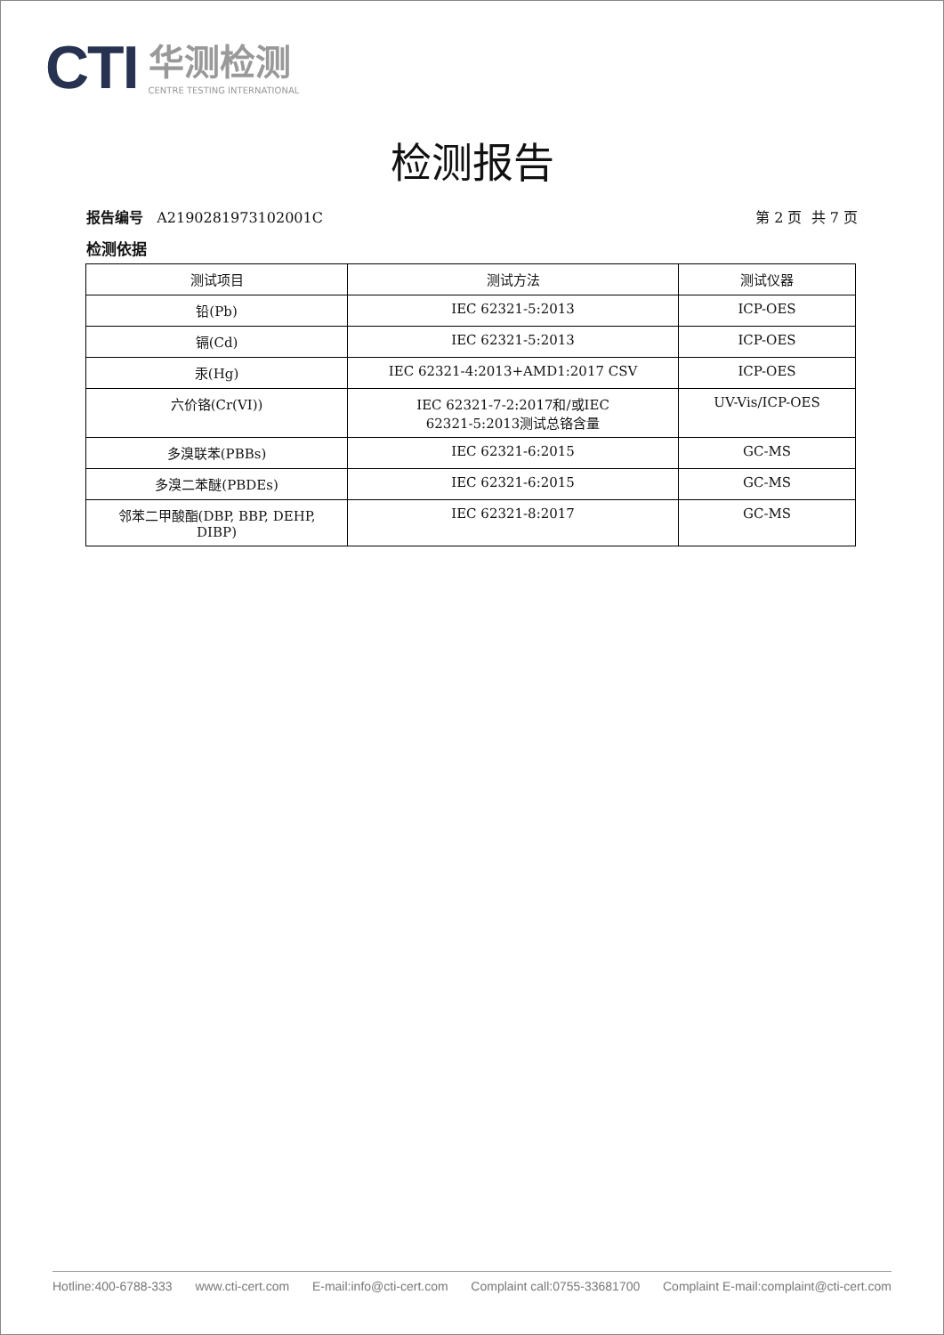CTI
华测检测
CENTRE TESTING INTERNATIONAL
检测报告
报告编号 A2190281973102001C 第 2 页 共 7 页
检测依据
| 测试项目 | 测试方法 | 测试仪器 |
| --- | --- | --- |
| 铅(Pb) | IEC 62321-5:2013 | ICP-OES |
| 镉(Cd) | IEC 62321-5:2013 | ICP-OES |
| 汞(Hg) | IEC 62321-4:2013+AMD1:2017 CSV | ICP-OES |
| 六价铬(Cr(VI)) | IEC 62321-7-2:2017和/或IEC 62321-5:2013测试总铬含量 | UV-Vis/ICP-OES |
| 多溴联苯(PBBs) | IEC 62321-6:2015 | GC-MS |
| 多溴二苯醚(PBDEs) | IEC 62321-6:2015 | GC-MS |
| 邻苯二甲酸酯(DBP, BBP, DEHP, DIBP) | IEC 62321-8:2017 | GC-MS |
Hotline:400-6788-333 www.cti-cert.com E-mail:info@cti-cert.com Complaint call:0755-33681700 Complaint E-mail:complaint@cti-cert.com